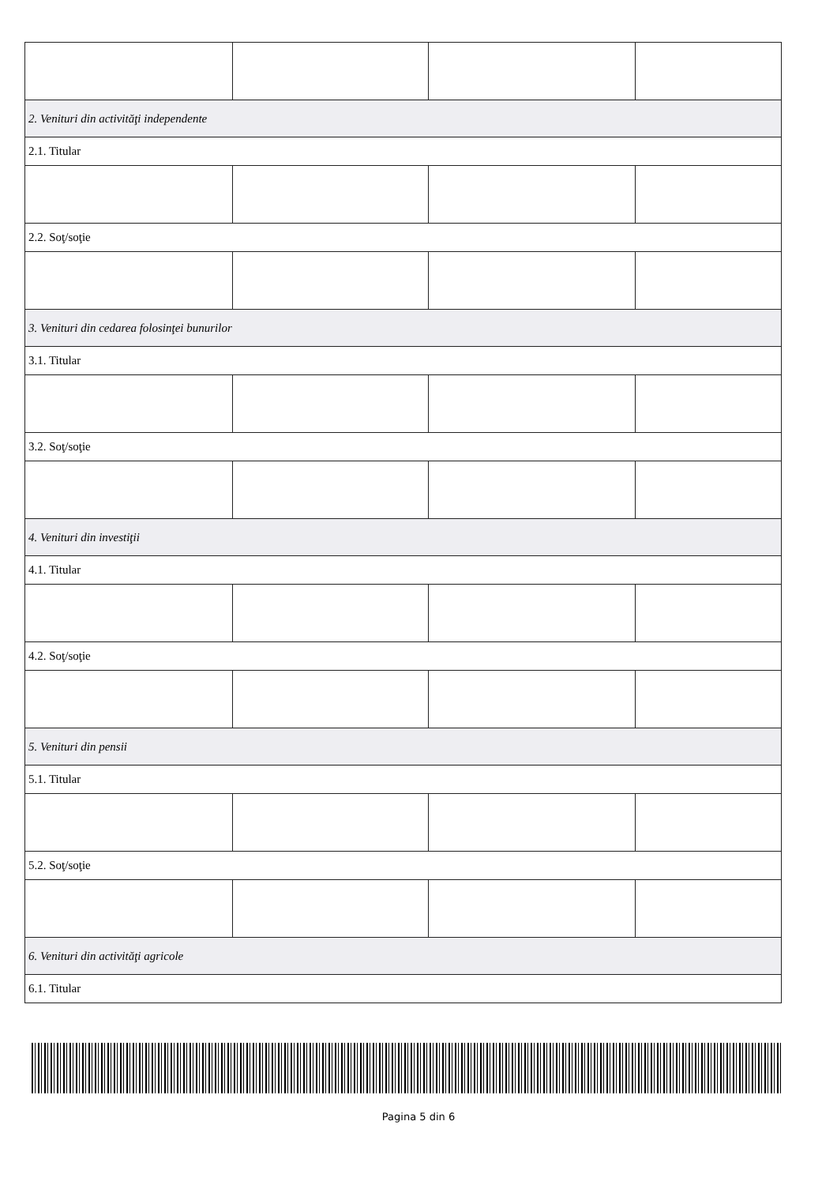| 2. Venituri din activităţi independente | | | |
| 2.1. Titular | | | |
| 2.2. Soţ/soţie | | | |
| 3. Venituri din cedarea folosinţei bunurilor | | | |
| 3.1. Titular | | | |
| 3.2. Soţ/soţie | | | |
| 4. Venituri din investiţii | | | |
| 4.1. Titular | | | |
| 4.2. Soţ/soţie | | | |
| 5. Venituri din pensii | | | |
| 5.1. Titular | | | |
| 5.2. Soţ/soţie | | | |
| 6. Venituri din activităţi agricole | | | |
| 6.1. Titular | | | |
Pagina 5 din 6